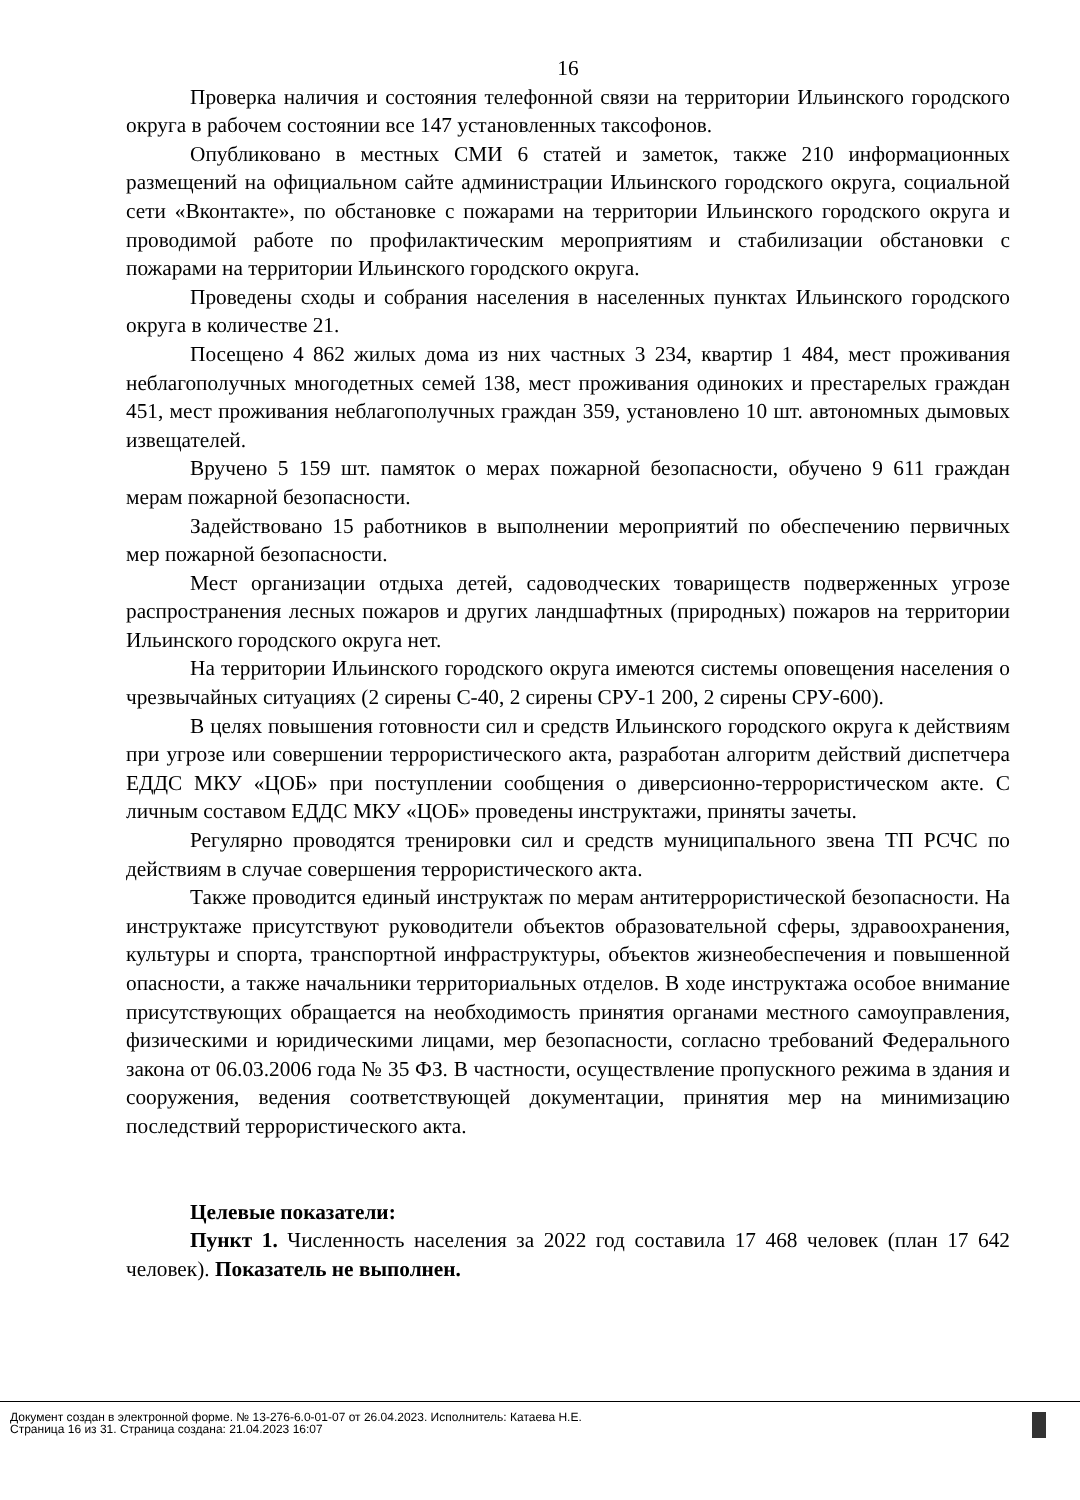16
Проверка наличия и состояния телефонной связи на территории Ильинского городского округа в рабочем состоянии все 147 установленных таксофонов.
Опубликовано в местных СМИ 6 статей и заметок, также 210 информационных размещений на официальном сайте администрации Ильинского городского округа, социальной сети «Вконтакте», по обстановке с пожарами на территории Ильинского городского округа и проводимой работе по профилактическим мероприятиям и стабилизации обстановки с пожарами на территории Ильинского городского округа.
Проведены сходы и собрания населения в населенных пунктах Ильинского городского округа в количестве 21.
Посещено 4 862 жилых дома из них частных 3 234, квартир 1 484, мест проживания неблагополучных многодетных семей 138, мест проживания одиноких и престарелых граждан 451, мест проживания неблагополучных граждан 359, установлено 10 шт. автономных дымовых извещателей.
Вручено 5 159 шт. памяток о мерах пожарной безопасности, обучено 9 611 граждан мерам пожарной безопасности.
Задействовано 15 работников в выполнении мероприятий по обеспечению первичных мер пожарной безопасности.
Мест организации отдыха детей, садоводческих товариществ подверженных угрозе распространения лесных пожаров и других ландшафтных (природных) пожаров на территории Ильинского городского округа нет.
На территории Ильинского городского округа имеются системы оповещения населения о чрезвычайных ситуациях (2 сирены С-40, 2 сирены СРУ-1 200, 2 сирены СРУ-600).
В целях повышения готовности сил и средств Ильинского городского округа к действиям при угрозе или совершении террористического акта, разработан алгоритм действий диспетчера ЕДДС МКУ «ЦОБ» при поступлении сообщения о диверсионно-террористическом акте. С личным составом ЕДДС МКУ «ЦОБ» проведены инструктажи, приняты зачеты.
Регулярно проводятся тренировки сил и средств муниципального звена ТП РСЧС по действиям в случае совершения террористического акта.
Также проводится единый инструктаж по мерам антитеррористической безопасности. На инструктаже присутствуют руководители объектов образовательной сферы, здравоохранения, культуры и спорта, транспортной инфраструктуры, объектов жизнеобеспечения и повышенной опасности, а также начальники территориальных отделов. В ходе инструктажа особое внимание присутствующих обращается на необходимость принятия органами местного самоуправления, физическими и юридическими лицами, мер безопасности, согласно требований Федерального закона от 06.03.2006 года № 35 ФЗ. В частности, осуществление пропускного режима в здания и сооружения, ведения соответствующей документации, принятия мер на минимизацию последствий террористического акта.
Целевые показатели:
Пункт 1. Численность населения за 2022 год составила 17 468 человек (план 17 642 человек). Показатель не выполнен.
Документ создан в электронной форме. № 13-276-6.0-01-07 от 26.04.2023. Исполнитель: Катаева Н.Е.
Страница 16 из 31. Страница создана: 21.04.2023 16:07